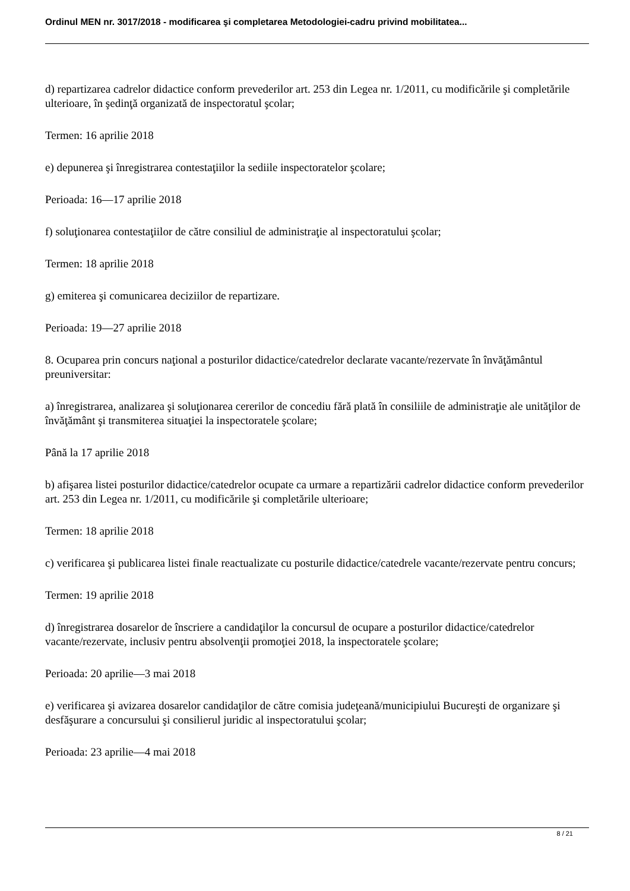Ordinul MEN nr. 3017/2018 - modificarea şi completarea Metodologiei-cadru privind mobilitatea...
d) repartizarea cadrelor didactice conform prevederilor art. 253 din Legea nr. 1/2011, cu modificările şi completările ulterioare, în şedinţă organizată de inspectoratul şcolar;
Termen: 16 aprilie 2018
e) depunerea şi înregistrarea contestaţiilor la sediile inspectoratelor şcolare;
Perioada: 16—17 aprilie 2018
f) soluţionarea contestaţiilor de către consiliul de administraţie al inspectoratului şcolar;
Termen: 18 aprilie 2018
g) emiterea şi comunicarea deciziilor de repartizare.
Perioada: 19—27 aprilie 2018
8. Ocuparea prin concurs naţional a posturilor didactice/catedrelor declarate vacante/rezervate în învăţământul preuniversitar:
a) înregistrarea, analizarea şi soluţionarea cererilor de concediu fără plată în consiliile de administraţie ale unităţilor de învăţământ şi transmiterea situaţiei la inspectoratele şcolare;
Până la 17 aprilie 2018
b) afişarea listei posturilor didactice/catedrelor ocupate ca urmare a repartizării cadrelor didactice conform prevederilor art. 253 din Legea nr. 1/2011, cu modificările şi completările ulterioare;
Termen: 18 aprilie 2018
c) verificarea şi publicarea listei finale reactualizate cu posturile didactice/catedrele vacante/rezervate pentru concurs;
Termen: 19 aprilie 2018
d) înregistrarea dosarelor de înscriere a candidaţilor la concursul de ocupare a posturilor didactice/catedrelor vacante/rezervate, inclusiv pentru absolvenţii promoţiei 2018, la inspectoratele şcolare;
Perioada: 20 aprilie—3 mai 2018
e) verificarea şi avizarea dosarelor candidaţilor de către comisia judeţeană/municipiului Bucureşti de organizare şi desfăşurare a concursului şi consilierul juridic al inspectoratului şcolar;
Perioada: 23 aprilie—4 mai 2018
8 / 21